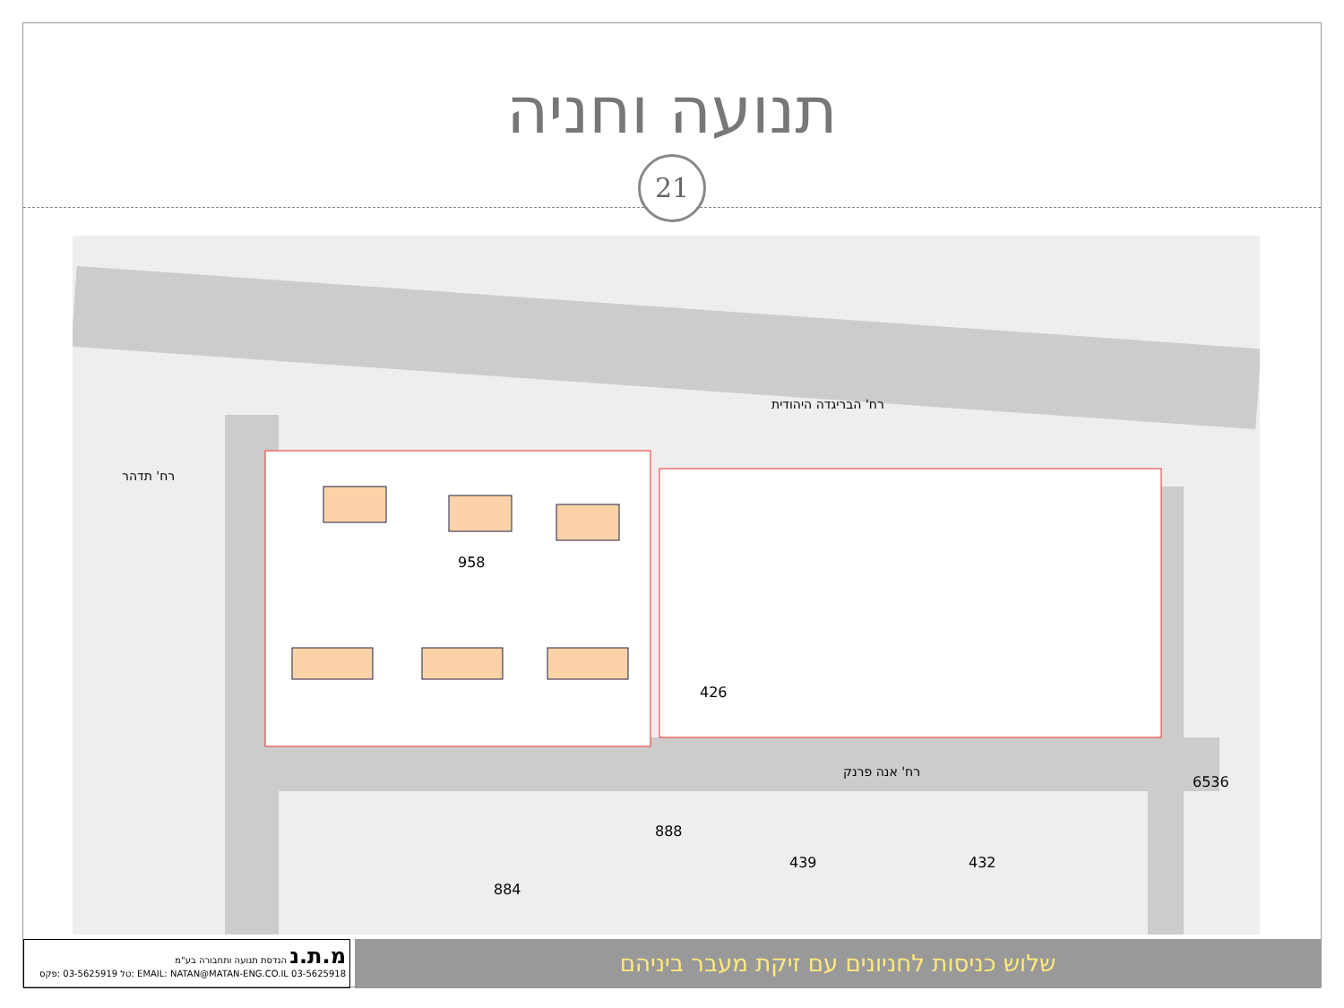תנועה וחניה
21
רח' הבריגדה היהודית
רח' אנה פרנק
רח' תדהר
958
426
888
884
439 432
6536
מ.ת.נ הנדסת תנועה ותחבורה בע"מ
EMAIL: NATAN@MATAN-ENG.CO.IL 03-5625918 :טל 03-5625919 :פקס
שלוש כניסות לחניונים עם זיקת מעבר ביניהם